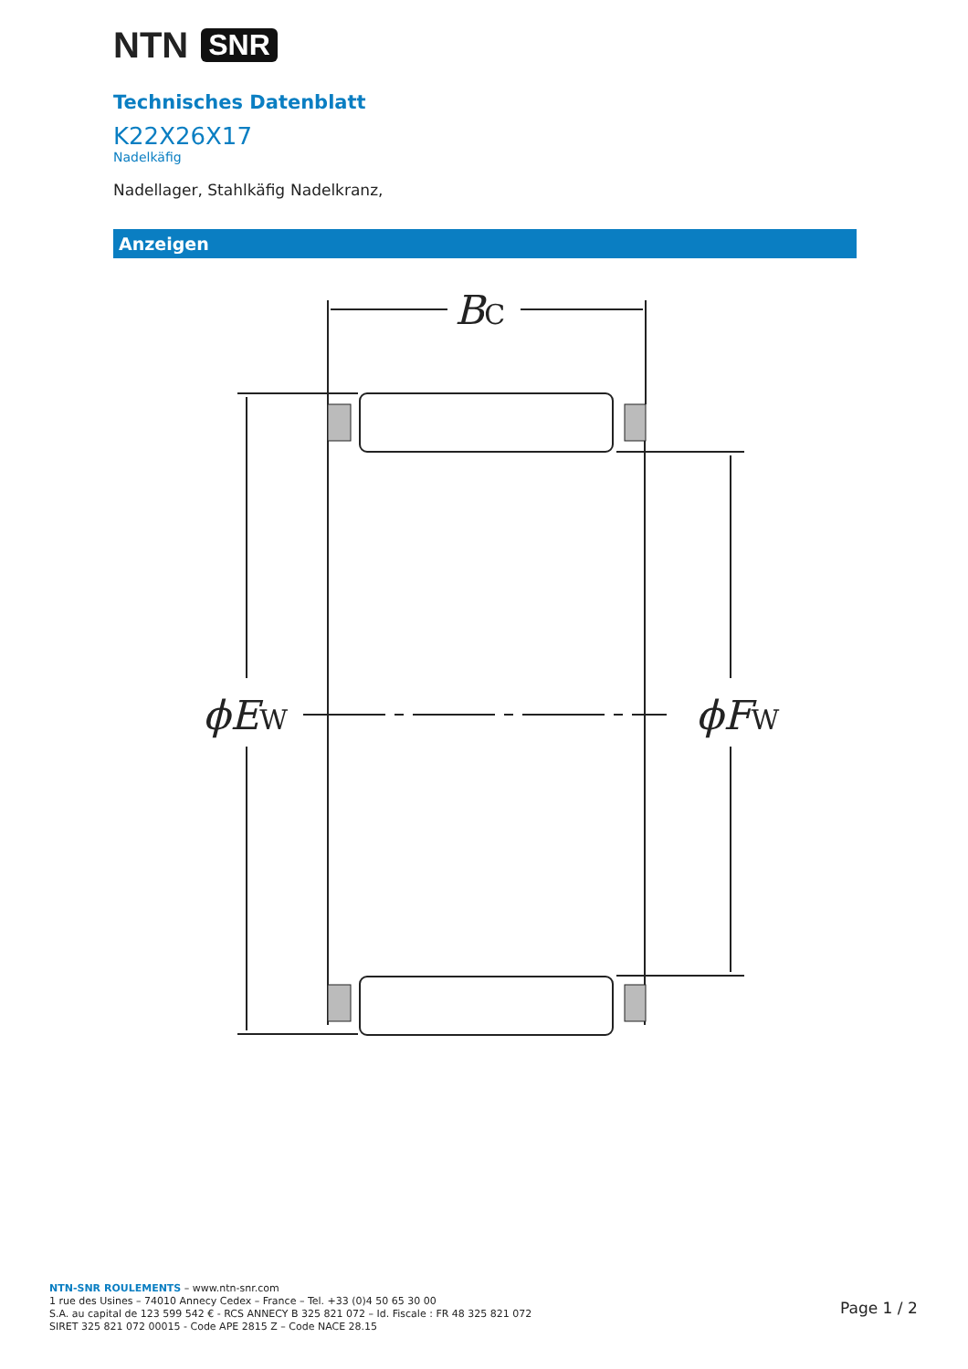NTN SNR
Technisches Datenblatt
K22X26X17
Nadelkäfig
Nadellager, Stahlkäfig
Nadelkranz,
Anzeigen
BC
ϕEW
ϕFW
NTN-SNR ROULEMENTS – www.ntn-snr.com
1 rue des Usines – 74010 Annecy Cedex – France – Tel. +33 (0)4 50 65 30 00
S.A. au capital de 123 599 542 € - RCS ANNECY B 325 821 072 – Id. Fiscale : FR 48 325 821 072
SIRET 325 821 072 00015 - Code APE 2815 Z – Code NACE 28.15
Page 1 / 2